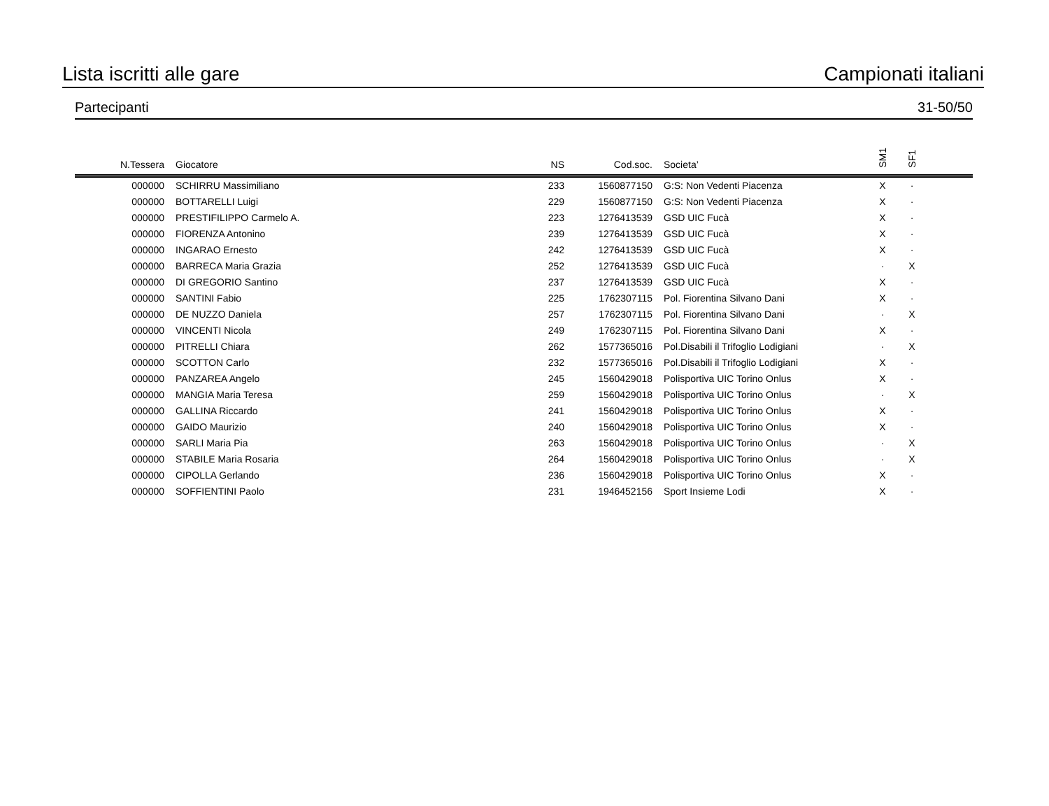Lista iscritti alle gare Campionati italiani
Partecipanti 31-50/50
| N.Tessera | Giocatore | NS | Cod.soc. | Societa’ | SM1 | SF1 | |
| --- | --- | --- | --- | --- | --- | --- | --- |
| 000000 | SCHIRRU Massimiliano | 233 | 1560877150 | G:S: Non Vedenti Piacenza | X | · | |
| 000000 | BOTTARELLI Luigi | 229 | 1560877150 | G:S: Non Vedenti Piacenza | X | · | |
| 000000 | PRESTIFILIPPO Carmelo A. | 223 | 1276413539 | GSD UIC Fucà | X | · | |
| 000000 | FIORENZA Antonino | 239 | 1276413539 | GSD UIC Fucà | X | · | |
| 000000 | INGARAO Ernesto | 242 | 1276413539 | GSD UIC Fucà | X | · | |
| 000000 | BARRECA Maria Grazia | 252 | 1276413539 | GSD UIC Fucà | · | X | |
| 000000 | DI GREGORIO Santino | 237 | 1276413539 | GSD UIC Fucà | X | · | |
| 000000 | SANTINI Fabio | 225 | 1762307115 | Pol. Fiorentina Silvano Dani | X | · | |
| 000000 | DE NUZZO Daniela | 257 | 1762307115 | Pol. Fiorentina Silvano Dani | · | X | |
| 000000 | VINCENTI Nicola | 249 | 1762307115 | Pol. Fiorentina Silvano Dani | X | · | |
| 000000 | PITRELLI Chiara | 262 | 1577365016 | Pol.Disabili il Trifoglio Lodigiani | · | X | |
| 000000 | SCOTTON Carlo | 232 | 1577365016 | Pol.Disabili il Trifoglio Lodigiani | X | · | |
| 000000 | PANZAREA Angelo | 245 | 1560429018 | Polisportiva UIC Torino Onlus | X | · | |
| 000000 | MANGIA Maria Teresa | 259 | 1560429018 | Polisportiva UIC Torino Onlus | · | X | |
| 000000 | GALLINA Riccardo | 241 | 1560429018 | Polisportiva UIC Torino Onlus | X | · | |
| 000000 | GAIDO Maurizio | 240 | 1560429018 | Polisportiva UIC Torino Onlus | X | · | |
| 000000 | SARLI Maria Pia | 263 | 1560429018 | Polisportiva UIC Torino Onlus | · | X | |
| 000000 | STABILE Maria Rosaria | 264 | 1560429018 | Polisportiva UIC Torino Onlus | · | X | |
| 000000 | CIPOLLA Gerlando | 236 | 1560429018 | Polisportiva UIC Torino Onlus | X | · | |
| 000000 | SOFFIENTINI Paolo | 231 | 1946452156 | Sport Insieme Lodi | X | · | |